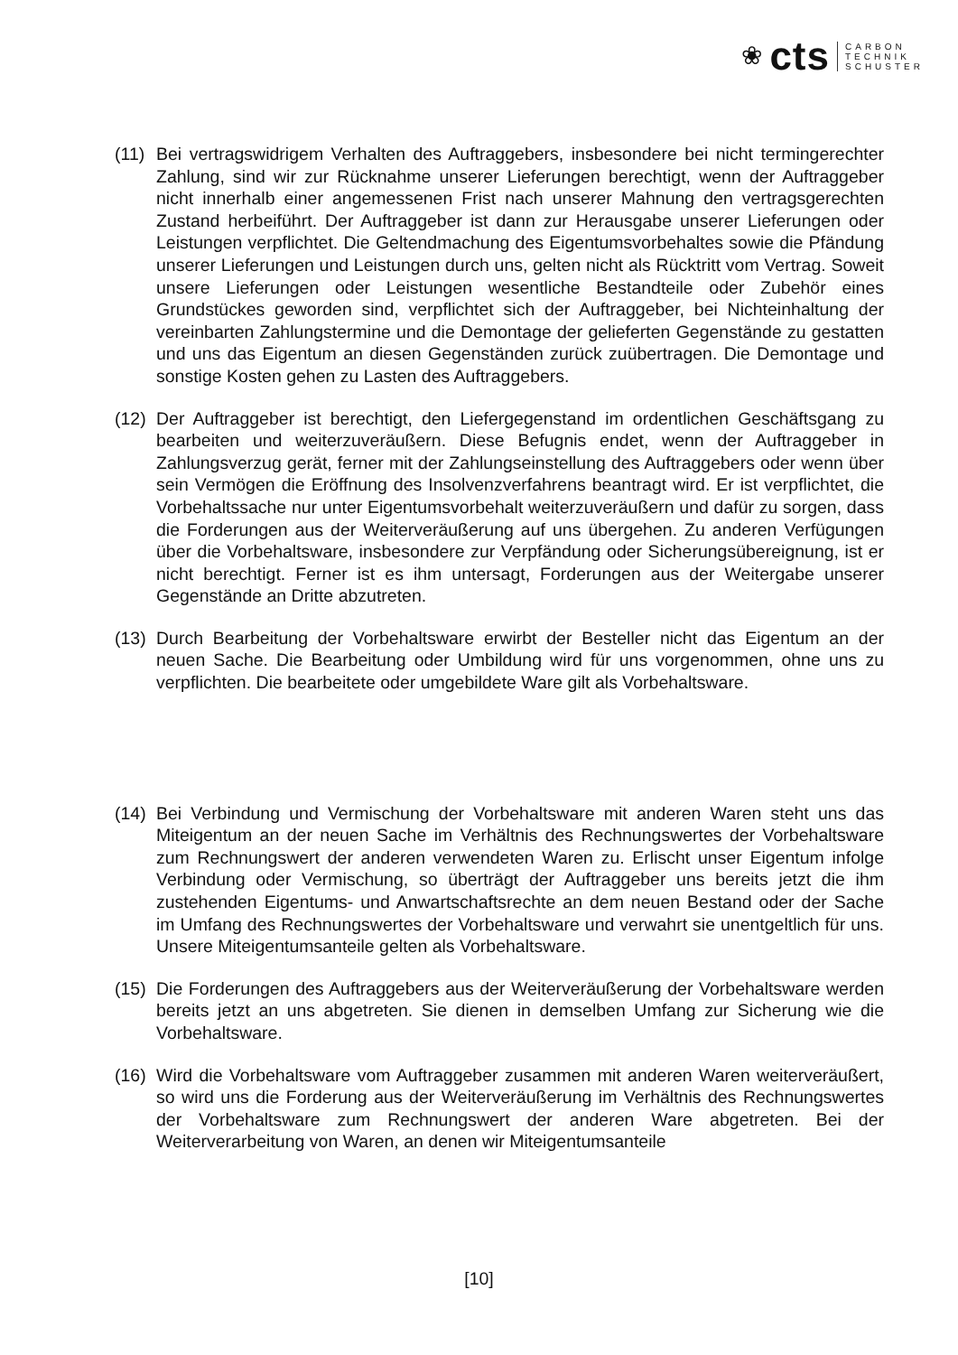❀ cts
CARBON
TECHNIK
SCHUSTER
(11)
Bei vertragswidrigem Verhalten des Auftraggebers, insbesondere bei nicht termingerechter Zahlung, sind wir zur Rücknahme unserer Lieferungen berechtigt, wenn der Auftraggeber nicht innerhalb einer angemessenen Frist nach unserer Mahnung den vertragsgerechten Zustand herbeiführt. Der Auftraggeber ist dann zur Herausgabe unserer Lieferungen oder Leistungen verpflichtet. Die Geltendmachung des Eigentumsvorbehaltes sowie die Pfändung unserer Lieferungen und Leistungen durch uns, gelten nicht als Rücktritt vom Vertrag. Soweit unsere Lieferungen oder Leistungen wesentliche Bestandteile oder Zubehör eines Grundstückes geworden sind, verpflichtet sich der Auftraggeber, bei Nichteinhaltung der vereinbarten Zahlungstermine und die Demontage der gelieferten Gegenstände zu gestatten und uns das Eigentum an diesen Gegenständen zurück zuübertragen. Die Demontage und sonstige Kosten gehen zu Lasten des Auftraggebers.
(12)
Der Auftraggeber ist berechtigt, den Liefergegenstand im ordentlichen Geschäftsgang zu bearbeiten und weiterzuveräußern. Diese Befugnis endet, wenn der Auftraggeber in Zahlungsverzug gerät, ferner mit der Zahlungseinstellung des Auftraggebers oder wenn über sein Vermögen die Eröffnung des Insolvenzverfahrens beantragt wird. Er ist verpflichtet, die Vorbehaltssache nur unter Eigentumsvorbehalt weiterzuveräußern und dafür zu sorgen, dass die Forderungen aus der Weiterveräußerung auf uns übergehen. Zu anderen Verfügungen über die Vorbehaltsware, insbesondere zur Verpfändung oder Sicherungsübereignung, ist er nicht berechtigt. Ferner ist es ihm untersagt, Forderungen aus der Weitergabe unserer Gegenstände an Dritte abzutreten.
(13)
Durch Bearbeitung der Vorbehaltsware erwirbt der Besteller nicht das Eigentum an der neuen Sache. Die Bearbeitung oder Umbildung wird für uns vorgenommen, ohne uns zu verpflichten. Die bearbeitete oder umgebildete Ware gilt als Vorbehaltsware.
(14)
Bei Verbindung und Vermischung der Vorbehaltsware mit anderen Waren steht uns das Miteigentum an der neuen Sache im Verhältnis des Rechnungswertes der Vorbehaltsware zum Rechnungswert der anderen verwendeten Waren zu. Erlischt unser Eigentum infolge Verbindung oder Vermischung, so überträgt der Auftraggeber uns bereits jetzt die ihm zustehenden Eigentums- und Anwartschaftsrechte an dem neuen Bestand oder der Sache im Umfang des Rechnungswertes der Vorbehaltsware und verwahrt sie unentgeltlich für uns. Unsere Miteigentumsanteile gelten als Vorbehaltsware.
(15)
Die Forderungen des Auftraggebers aus der Weiterveräußerung der Vorbehaltsware werden bereits jetzt an uns abgetreten. Sie dienen in demselben Umfang zur Sicherung wie die Vorbehaltsware.
(16)
Wird die Vorbehaltsware vom Auftraggeber zusammen mit anderen Waren weiterveräußert, so wird uns die Forderung aus der Weiterveräußerung im Verhältnis des Rechnungswertes der Vorbehaltsware zum Rechnungswert der anderen Ware abgetreten. Bei der Weiterverarbeitung von Waren, an denen wir Miteigentumsanteile
[10]